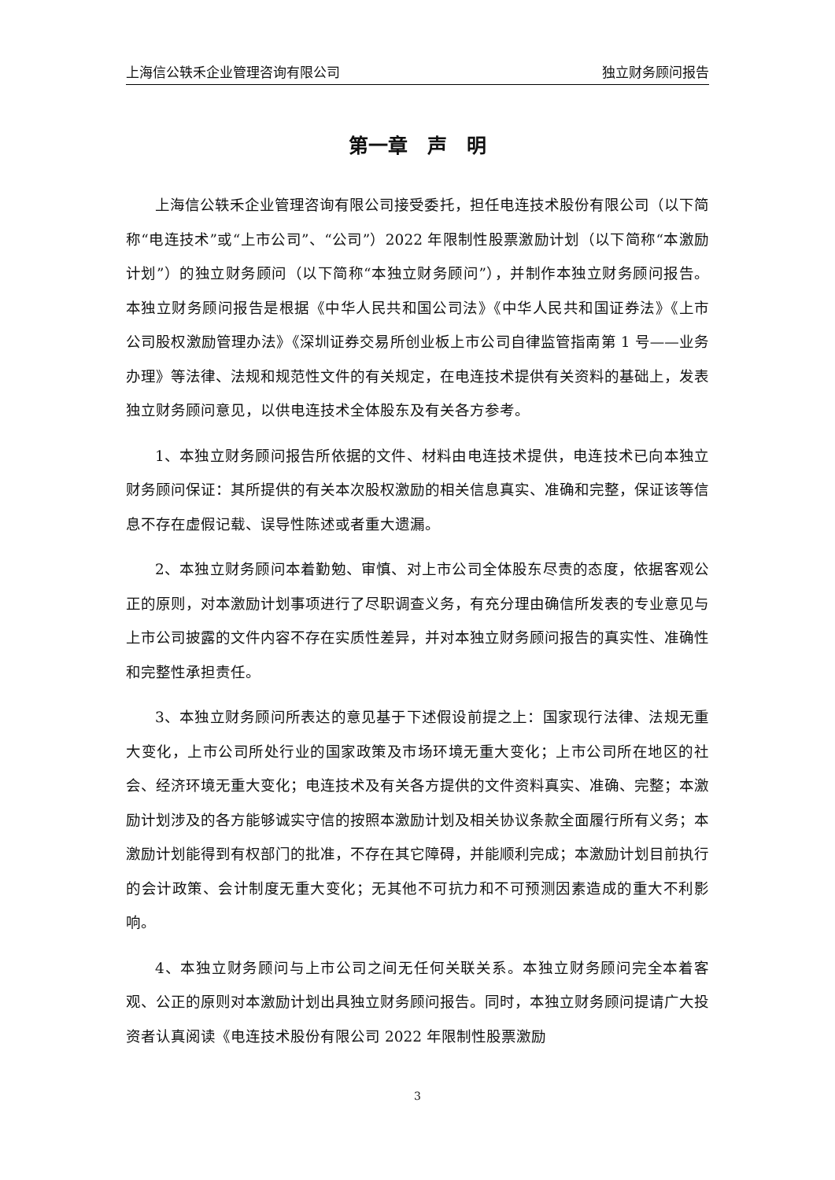上海信公轶禾企业管理咨询有限公司 独立财务顾问报告
第一章　声　明
上海信公轶禾企业管理咨询有限公司接受委托，担任电连技术股份有限公司（以下简称“电连技术”或“上市公司”、“公司”）2022 年限制性股票激励计划（以下简称“本激励计划”）的独立财务顾问（以下简称“本独立财务顾问”），并制作本独立财务顾问报告。本独立财务顾问报告是根据《中华人民共和国公司法》《中华人民共和国证券法》《上市公司股权激励管理办法》《深圳证券交易所创业板上市公司自律监管指南第 1 号——业务办理》等法律、法规和规范性文件的有关规定，在电连技术提供有关资料的基础上，发表独立财务顾问意见，以供电连技术全体股东及有关各方参考。
1、本独立财务顾问报告所依据的文件、材料由电连技术提供，电连技术已向本独立财务顾问保证：其所提供的有关本次股权激励的相关信息真实、准确和完整，保证该等信息不存在虚假记载、误导性陈述或者重大遗漏。
2、本独立财务顾问本着勤勉、审慎、对上市公司全体股东尽责的态度，依据客观公正的原则，对本激励计划事项进行了尽职调查义务，有充分理由确信所发表的专业意见与上市公司披露的文件内容不存在实质性差异，并对本独立财务顾问报告的真实性、准确性和完整性承担责任。
3、本独立财务顾问所表达的意见基于下述假设前提之上：国家现行法律、法规无重大变化，上市公司所处行业的国家政策及市场环境无重大变化；上市公司所在地区的社会、经济环境无重大变化；电连技术及有关各方提供的文件资料真实、准确、完整；本激励计划涉及的各方能够诚实守信的按照本激励计划及相关协议条款全面履行所有义务；本激励计划能得到有权部门的批准，不存在其它障碍，并能顺利完成；本激励计划目前执行的会计政策、会计制度无重大变化；无其他不可抗力和不可预测因素造成的重大不利影响。
4、本独立财务顾问与上市公司之间无任何关联关系。本独立财务顾问完全本着客观、公正的原则对本激励计划出具独立财务顾问报告。同时，本独立财务顾问提请广大投资者认真阅读《电连技术股份有限公司 2022 年限制性股票激励
3